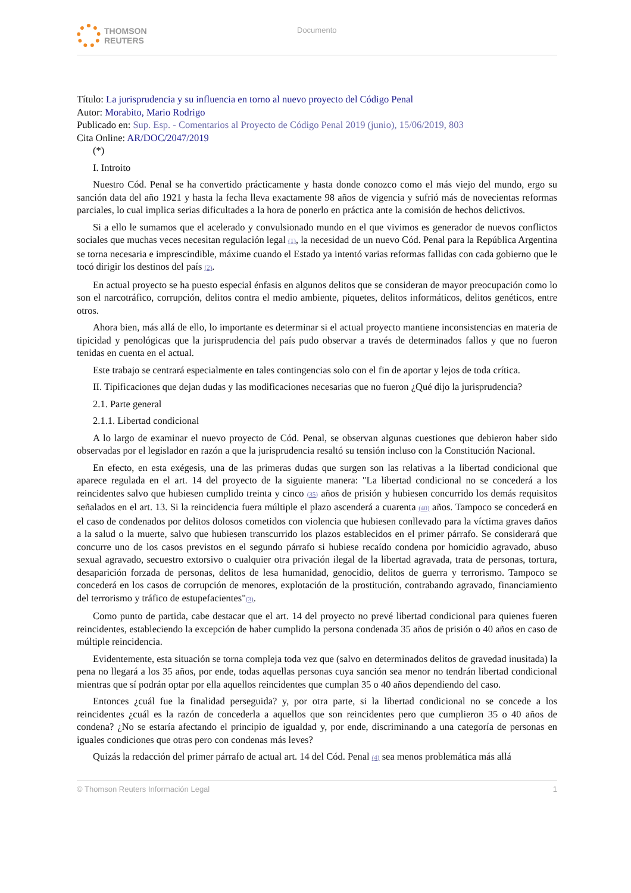THOMSON
REUTERS
Documento
Título: La jurisprudencia y su influencia en torno al nuevo proyecto del Código Penal
Autor: Morabito, Mario Rodrigo
Publicado en: Sup. Esp. - Comentarios al Proyecto de Código Penal 2019 (junio), 15/06/2019, 803
Cita Online: AR/DOC/2047/2019
(*)
I. Introito
Nuestro Cód. Penal se ha convertido prácticamente y hasta donde conozco como el más viejo del mundo, ergo su sanción data del año 1921 y hasta la fecha lleva exactamente 98 años de vigencia y sufrió más de novecientas reformas parciales, lo cual implica serias dificultades a la hora de ponerlo en práctica ante la comisión de hechos delictivos.
Si a ello le sumamos que el acelerado y convulsionado mundo en el que vivimos es generador de nuevos conflictos sociales que muchas veces necesitan regulación legal (1), la necesidad de un nuevo Cód. Penal para la República Argentina se torna necesaria e imprescindible, máxime cuando el Estado ya intentó varias reformas fallidas con cada gobierno que le tocó dirigir los destinos del país (2).
En actual proyecto se ha puesto especial énfasis en algunos delitos que se consideran de mayor preocupación como lo son el narcotráfico, corrupción, delitos contra el medio ambiente, piquetes, delitos informáticos, delitos genéticos, entre otros.
Ahora bien, más allá de ello, lo importante es determinar si el actual proyecto mantiene inconsistencias en materia de tipicidad y penológicas que la jurisprudencia del país pudo observar a través de determinados fallos y que no fueron tenidas en cuenta en el actual.
Este trabajo se centrará especialmente en tales contingencias solo con el fin de aportar y lejos de toda crítica.
II. Tipificaciones que dejan dudas y las modificaciones necesarias que no fueron ¿Qué dijo la jurisprudencia?
2.1. Parte general
2.1.1. Libertad condicional
A lo largo de examinar el nuevo proyecto de Cód. Penal, se observan algunas cuestiones que debieron haber sido observadas por el legislador en razón a que la jurisprudencia resaltó su tensión incluso con la Constitución Nacional.
En efecto, en esta exégesis, una de las primeras dudas que surgen son las relativas a la libertad condicional que aparece regulada en el art. 14 del proyecto de la siguiente manera: "La libertad condicional no se concederá a los reincidentes salvo que hubiesen cumplido treinta y cinco (35) años de prisión y hubiesen concurrido los demás requisitos señalados en el art. 13. Si la reincidencia fuera múltiple el plazo ascenderá a cuarenta (40) años. Tampoco se concederá en el caso de condenados por delitos dolosos cometidos con violencia que hubiesen conllevado para la víctima graves daños a la salud o la muerte, salvo que hubiesen transcurrido los plazos establecidos en el primer párrafo. Se considerará que concurre uno de los casos previstos en el segundo párrafo si hubiese recaído condena por homicidio agravado, abuso sexual agravado, secuestro extorsivo o cualquier otra privación ilegal de la libertad agravada, trata de personas, tortura, desaparición forzada de personas, delitos de lesa humanidad, genocidio, delitos de guerra y terrorismo. Tampoco se concederá en los casos de corrupción de menores, explotación de la prostitución, contrabando agravado, financiamiento del terrorismo y tráfico de estupefacientes"(3).
Como punto de partida, cabe destacar que el art. 14 del proyecto no prevé libertad condicional para quienes fueren reincidentes, estableciendo la excepción de haber cumplido la persona condenada 35 años de prisión o 40 años en caso de múltiple reincidencia.
Evidentemente, esta situación se torna compleja toda vez que (salvo en determinados delitos de gravedad inusitada) la pena no llegará a los 35 años, por ende, todas aquellas personas cuya sanción sea menor no tendrán libertad condicional mientras que sí podrán optar por ella aquellos reincidentes que cumplan 35 o 40 años dependiendo del caso.
Entonces ¿cuál fue la finalidad perseguida? y, por otra parte, si la libertad condicional no se concede a los reincidentes ¿cuál es la razón de concederla a aquellos que son reincidentes pero que cumplieron 35 o 40 años de condena? ¿No se estaría afectando el principio de igualdad y, por ende, discriminando a una categoría de personas en iguales condiciones que otras pero con condenas más leves?
Quizás la redacción del primer párrafo de actual art. 14 del Cód. Penal (4) sea menos problemática más allá
© Thomson Reuters Información Legal 1